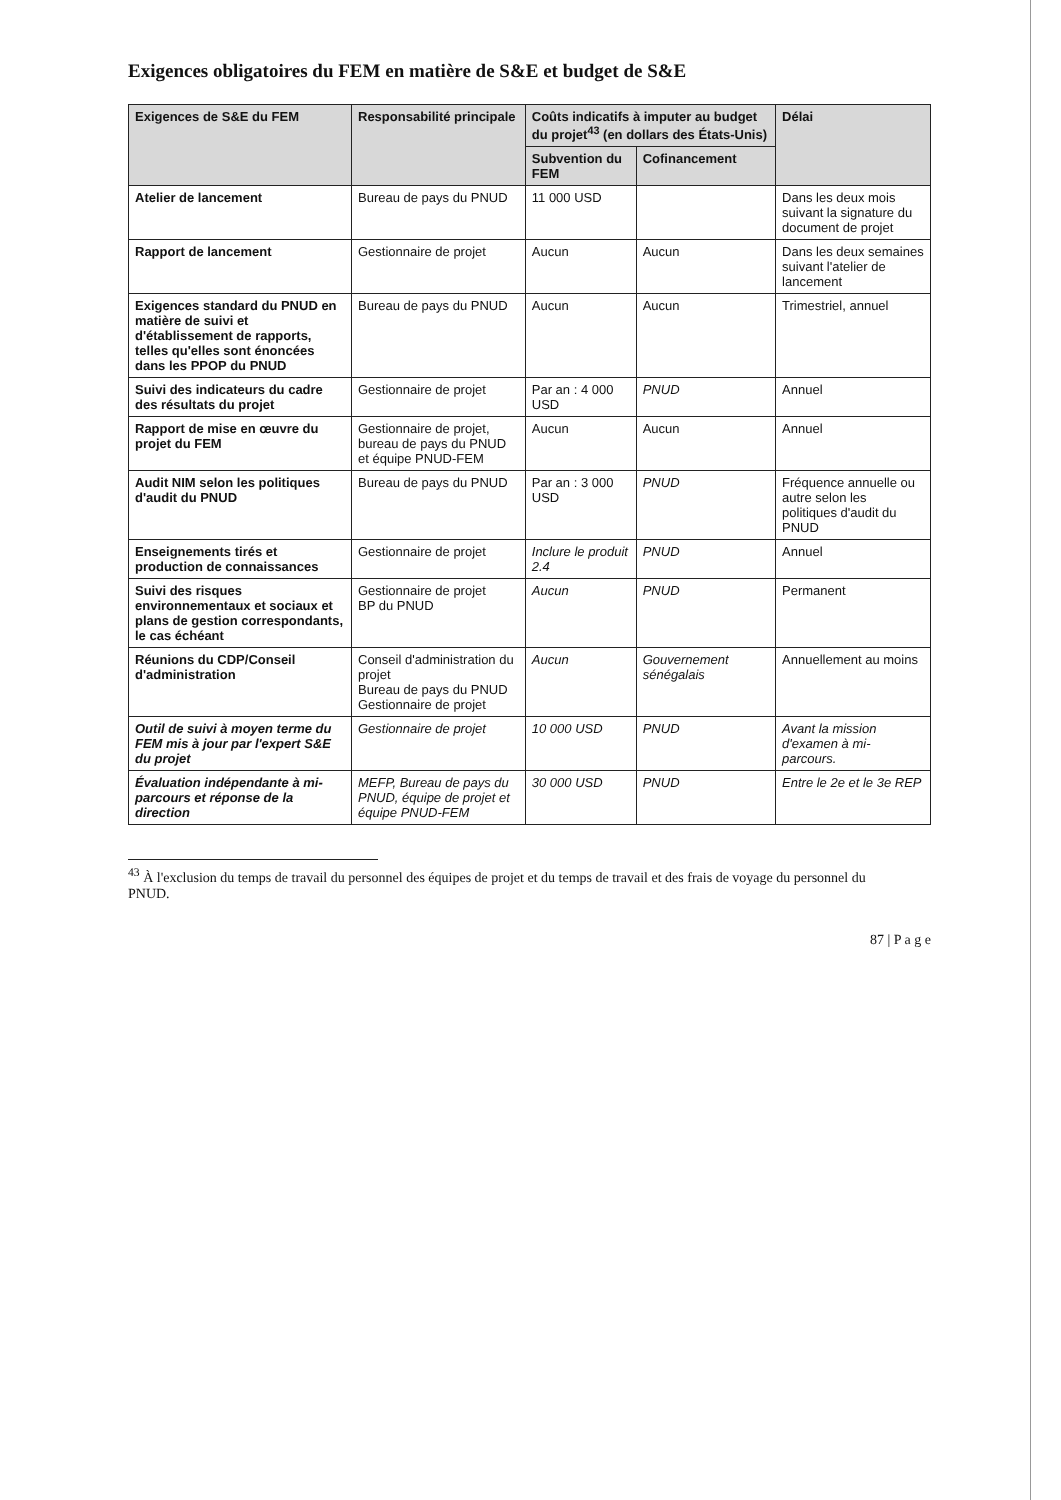Exigences obligatoires du FEM en matière de S&E et budget de S&E
| Exigences de S&E du FEM | Responsabilité principale | Coûts indicatifs à imputer au budget du projet<sup>43</sup> (en dollars des États-Unis) | | Délai |
| --- | --- | --- | --- | --- |
| | | Subvention du FEM | Cofinancement | |
| Atelier de lancement | Bureau de pays du PNUD | 11 000 USD | | Dans les deux mois suivant la signature du document de projet |
| Rapport de lancement | Gestionnaire de projet | Aucun | Aucun | Dans les deux semaines suivant l'atelier de lancement |
| Exigences standard du PNUD en matière de suivi et d'établissement de rapports, telles qu'elles sont énoncées dans les PPOP du PNUD | Bureau de pays du PNUD | Aucun | Aucun | Trimestriel, annuel |
| Suivi des indicateurs du cadre des résultats du projet | Gestionnaire de projet | Par an : 4 000 USD | PNUD | Annuel |
| Rapport de mise en œuvre du projet du FEM | Gestionnaire de projet, bureau de pays du PNUD et équipe PNUD-FEM | Aucun | Aucun | Annuel |
| Audit NIM selon les politiques d'audit du PNUD | Bureau de pays du PNUD | Par an : 3 000 USD | PNUD | Fréquence annuelle ou autre selon les politiques d'audit du PNUD |
| Enseignements tirés et production de connaissances | Gestionnaire de projet | Inclure le produit 2.4 | PNUD | Annuel |
| Suivi des risques environnementaux et sociaux et plans de gestion correspondants, le cas échéant | Gestionnaire de projet BP du PNUD | Aucun | PNUD | Permanent |
| Réunions du CDP/Conseil d'administration | Conseil d'administration du projet Bureau de pays du PNUD Gestionnaire de projet | Aucun | Gouvernement sénégalais | Annuellement au moins |
| Outil de suivi à moyen terme du FEM mis à jour par l'expert S&E du projet | Gestionnaire de projet | 10 000 USD | PNUD | Avant la mission d'examen à mi-parcours. |
| Évaluation indépendante à mi-parcours et réponse de la direction | MEFP, Bureau de pays du PNUD, équipe de projet et équipe PNUD-FEM | 30 000 USD | PNUD | Entre le 2e et le 3e REP |
<sup>43</sup> À l'exclusion du temps de travail du personnel des équipes de projet et du temps de travail et des frais de voyage du personnel du PNUD.
87 | P a g e